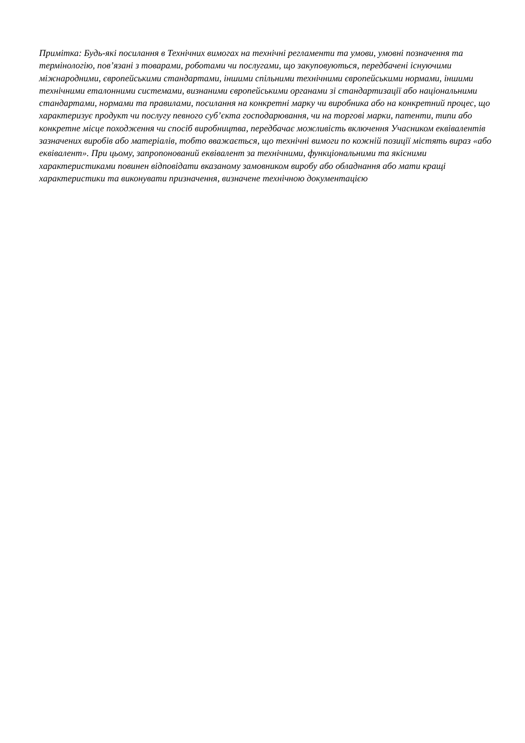Примітка: Будь-які посилання в Технічних вимогах на технічні регламенти та умови, умовні позначення та термінологію, пов’язані з товарами, роботами чи послугами, що закуповуються, передбачені існуючими міжнародними, європейськими стандартами, іншими спільними технічними європейськими нормами, іншими технічними еталонними системами, визнаними європейськими органами зі стандартизації або національними стандартами, нормами та правилами, посилання на конкретні марку чи виробника або на конкретний процес, що характеризує продукт чи послугу певного суб’єкта господарювання, чи на торгові марки, патенти, типи або конкретне місце походження чи спосіб виробництва, передбачає можливість включення Учасником еквівалентів зазначених виробів або матеріалів, тобто вважається, що технічні вимоги по кожній позиції містять вираз «або еквівалент». При цьому, запропонований еквівалент за технічними, функціональними та якісними характеристиками повинен відповідати вказаному замовником виробу або обладнання або мати кращі характеристики та виконувати призначення, визначене технічною документацією